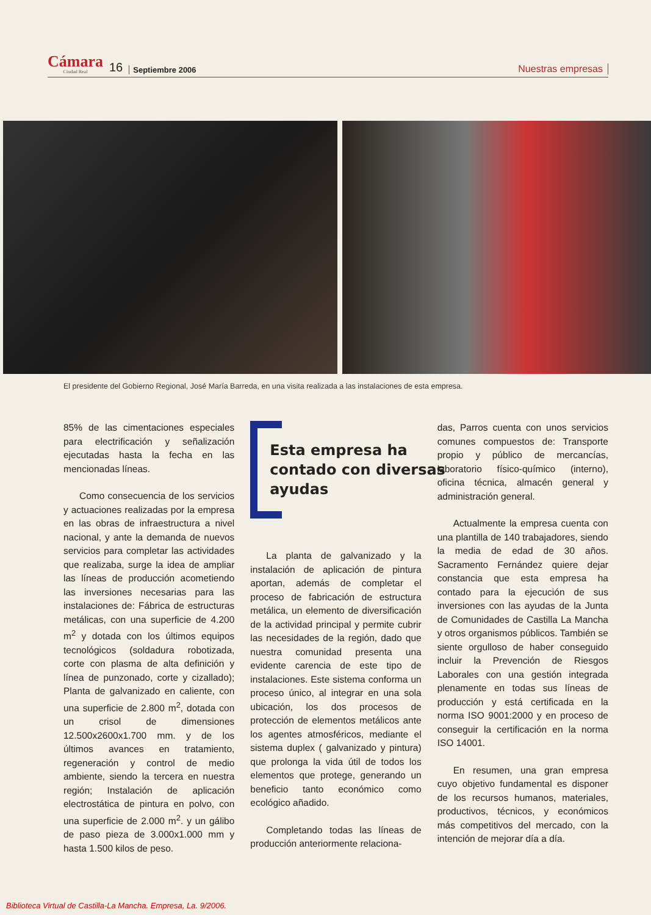Cámara
Ciudad Real
16 Septiembre 2006 Nuestras empresas
El presidente del Gobierno Regional, José María Barreda, en una visita realizada a las instalaciones de esta empresa.
85% de las cimentaciones especiales para electrificación y señalización ejecutadas hasta la fecha en las mencionadas líneas.
Como consecuencia de los servicios y actuaciones realizadas por la empresa en las obras de infraestructura a nivel nacional, y ante la demanda de nuevos servicios para completar las actividades que realizaba, surge la idea de ampliar las líneas de producción acometiendo las inversiones necesarias para las instalaciones de: Fábrica de estructuras metálicas, con una superficie de 4.200 m<sup>2</sup> y dotada con los últimos equipos tecnológicos (soldadura robotizada, corte con plasma de alta definición y línea de punzonado, corte y cizallado); Planta de galvanizado en caliente, con una superficie de 2.800 m<sup>2</sup>, dotada con un crisol de dimensiones 12.500x2600x1.700 mm. y de los últimos avances en tratamiento, regeneración y control de medio ambiente, siendo la tercera en nuestra región; Instalación de aplicación electrostática de pintura en polvo, con una superficie de 2.000 m<sup>2</sup>. y un gálibo de paso pieza de 3.000x1.000 mm y hasta 1.500 kilos de peso.
Esta empresa ha
contado con diversas
ayudas
La planta de galvanizado y la instalación de aplicación de pintura aportan, además de completar el proceso de fabricación de estructura metálica, un elemento de diversificación de la actividad principal y permite cubrir las necesidades de la región, dado que nuestra comunidad presenta una evidente carencia de este tipo de instalaciones. Este sistema conforma un proceso único, al integrar en una sola ubicación, los dos procesos de protección de elementos metálicos ante los agentes atmosféricos, mediante el sistema duplex ( galvanizado y pintura) que prolonga la vida útil de todos los elementos que protege, generando un beneficio tanto económico como ecológico añadido.
Completando todas las líneas de producción anteriormente relaciona-
das, Parros cuenta con unos servicios comunes compuestos de: Transporte propio y público de mercancías, laboratorio físico-químico (interno), oficina técnica, almacén general y administración general.
Actualmente la empresa cuenta con una plantilla de 140 trabajadores, siendo la media de edad de 30 años. Sacramento Fernández quiere dejar constancia que esta empresa ha contado para la ejecución de sus inversiones con las ayudas de la Junta de Comunidades de Castilla La Mancha y otros organismos públicos. También se siente orgulloso de haber conseguido incluir la Prevención de Riesgos Laborales con una gestión integrada plenamente en todas sus líneas de producción y está certificada en la norma ISO 9001:2000 y en proceso de conseguir la certificación en la norma ISO 14001.
En resumen, una gran empresa cuyo objetivo fundamental es disponer de los recursos humanos, materiales, productivos, técnicos, y económicos más competitivos del mercado, con la intención de mejorar día a día.
Biblioteca Virtual de Castilla-La Mancha. Empresa, La. 9/2006.